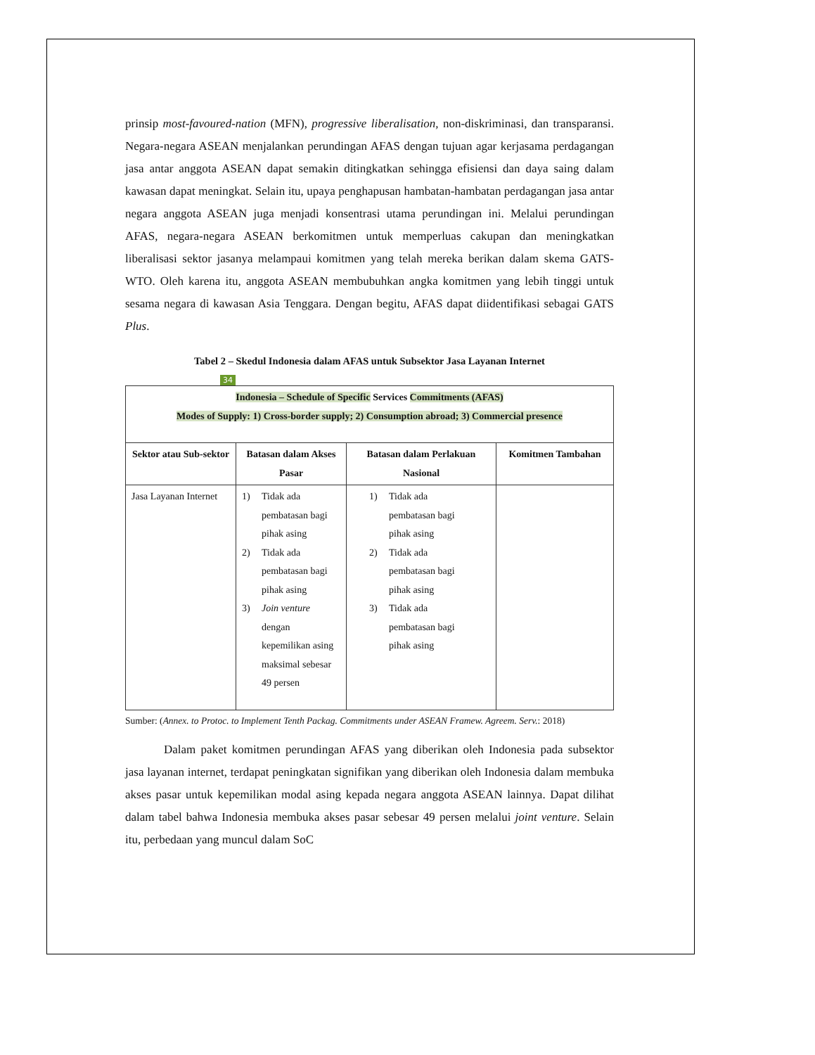prinsip most-favoured-nation (MFN), progressive liberalisation, non-diskriminasi, dan transparansi. Negara-negara ASEAN menjalankan perundingan AFAS dengan tujuan agar kerjasama perdagangan jasa antar anggota ASEAN dapat semakin ditingkatkan sehingga efisiensi dan daya saing dalam kawasan dapat meningkat. Selain itu, upaya penghapusan hambatan-hambatan perdagangan jasa antar negara anggota ASEAN juga menjadi konsentrasi utama perundingan ini. Melalui perundingan AFAS, negara-negara ASEAN berkomitmen untuk memperluas cakupan dan meningkatkan liberalisasi sektor jasanya melampaui komitmen yang telah mereka berikan dalam skema GATS-WTO. Oleh karena itu, anggota ASEAN membubuhkan angka komitmen yang lebih tinggi untuk sesama negara di kawasan Asia Tenggara. Dengan begitu, AFAS dapat diidentifikasi sebagai GATS Plus.
Tabel 2 – Skedul Indonesia dalam AFAS untuk Subsektor Jasa Layanan Internet
34
| Indonesia – Schedule of Specific Services Commitments (AFAS) Modes of Supply: 1) Cross-border supply; 2) Consumption abroad; 3) Commercial presence | | | |
| --- | --- | --- | --- |
| Sektor atau Sub-sektor | Batasan dalam Akses Pasar | Batasan dalam Perlakuan Nasional | Komitmen Tambahan |
| Jasa Layanan Internet | 1) Tidak ada pembatasan bagi pihak asing 2) Tidak ada pembatasan bagi pihak asing 3) Join venture dengan kepemilikan asing maksimal sebesar 49 persen | 1) Tidak ada pembatasan bagi pihak asing 2) Tidak ada pembatasan bagi pihak asing 3) Tidak ada pembatasan bagi pihak asing | |
Sumber: (Annex. to Protoc. to Implement Tenth Packag. Commitments under ASEAN Framew. Agreem. Serv.: 2018)
Dalam paket komitmen perundingan AFAS yang diberikan oleh Indonesia pada subsektor jasa layanan internet, terdapat peningkatan signifikan yang diberikan oleh Indonesia dalam membuka akses pasar untuk kepemilikan modal asing kepada negara anggota ASEAN lainnya. Dapat dilihat dalam tabel bahwa Indonesia membuka akses pasar sebesar 49 persen melalui joint venture. Selain itu, perbedaan yang muncul dalam SoC